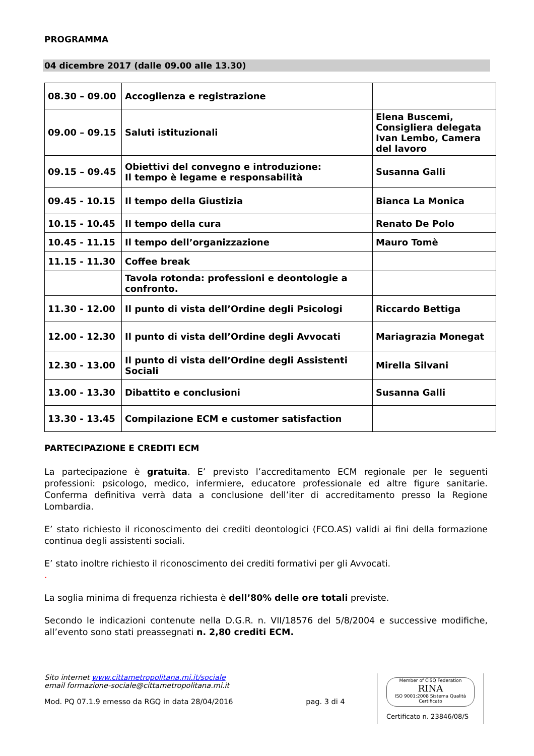PROGRAMMA
04 dicembre 2017 (dalle 09.00 alle 13.30)
| 08.30 – 09.00 | Accoglienza e registrazione | |
| 09.00 – 09.15 | Saluti istituzionali | Elena Buscemi, Consigliera delegata Ivan Lembo, Camera del lavoro |
| 09.15 – 09.45 | Obiettivi del convegno e introduzione: Il tempo è legame e responsabilità | Susanna Galli |
| 09.45 - 10.15 | Il tempo della Giustizia | Bianca La Monica |
| 10.15 - 10.45 | Il tempo della cura | Renato De Polo |
| 10.45 - 11.15 | Il tempo dell’organizzazione | Mauro Tomè |
| 11.15 - 11.30 | Coffee break | |
| | Tavola rotonda: professioni e deontologie a confronto. | |
| 11.30 - 12.00 | Il punto di vista dell’Ordine degli Psicologi | Riccardo Bettiga |
| 12.00 - 12.30 | Il punto di vista dell’Ordine degli Avvocati | Mariagrazia Monegat |
| 12.30 - 13.00 | Il punto di vista dell’Ordine degli Assistenti Sociali | Mirella Silvani |
| 13.00 - 13.30 | Dibattito e conclusioni | Susanna Galli |
| 13.30 - 13.45 | Compilazione ECM e customer satisfaction | |
PARTECIPAZIONE E CREDITI ECM
La partecipazione è gratuita. E’ previsto l’accreditamento ECM regionale per le seguenti professioni: psicologo, medico, infermiere, educatore professionale ed altre figure sanitarie. Conferma definitiva verrà data a conclusione dell’iter di accreditamento presso la Regione Lombardia.
E’ stato richiesto il riconoscimento dei crediti deontologici (FCO.AS) validi ai fini della formazione continua degli assistenti sociali.
E’ stato inoltre richiesto il riconoscimento dei crediti formativi per gli Avvocati.
.
La soglia minima di frequenza richiesta è dell’80% delle ore totali previste.
Secondo le indicazioni contenute nella D.G.R. n. VII/18576 del 5/8/2004 e successive modifiche, all’evento sono stati preassegnati n. 2,80 crediti ECM.
Sito internet www.cittametropolitana.mi.it/sociale
email formazione-sociale@cittametropolitana.mi.it
Mod. PQ 07.1.9 emesso da RGQ in data 28/04/2016 pag. 3 di 4
Member of CISQ Federation
RINA
ISO 9001:2008 Sistema Qualità Certificato
Certificato n. 23846/08/S